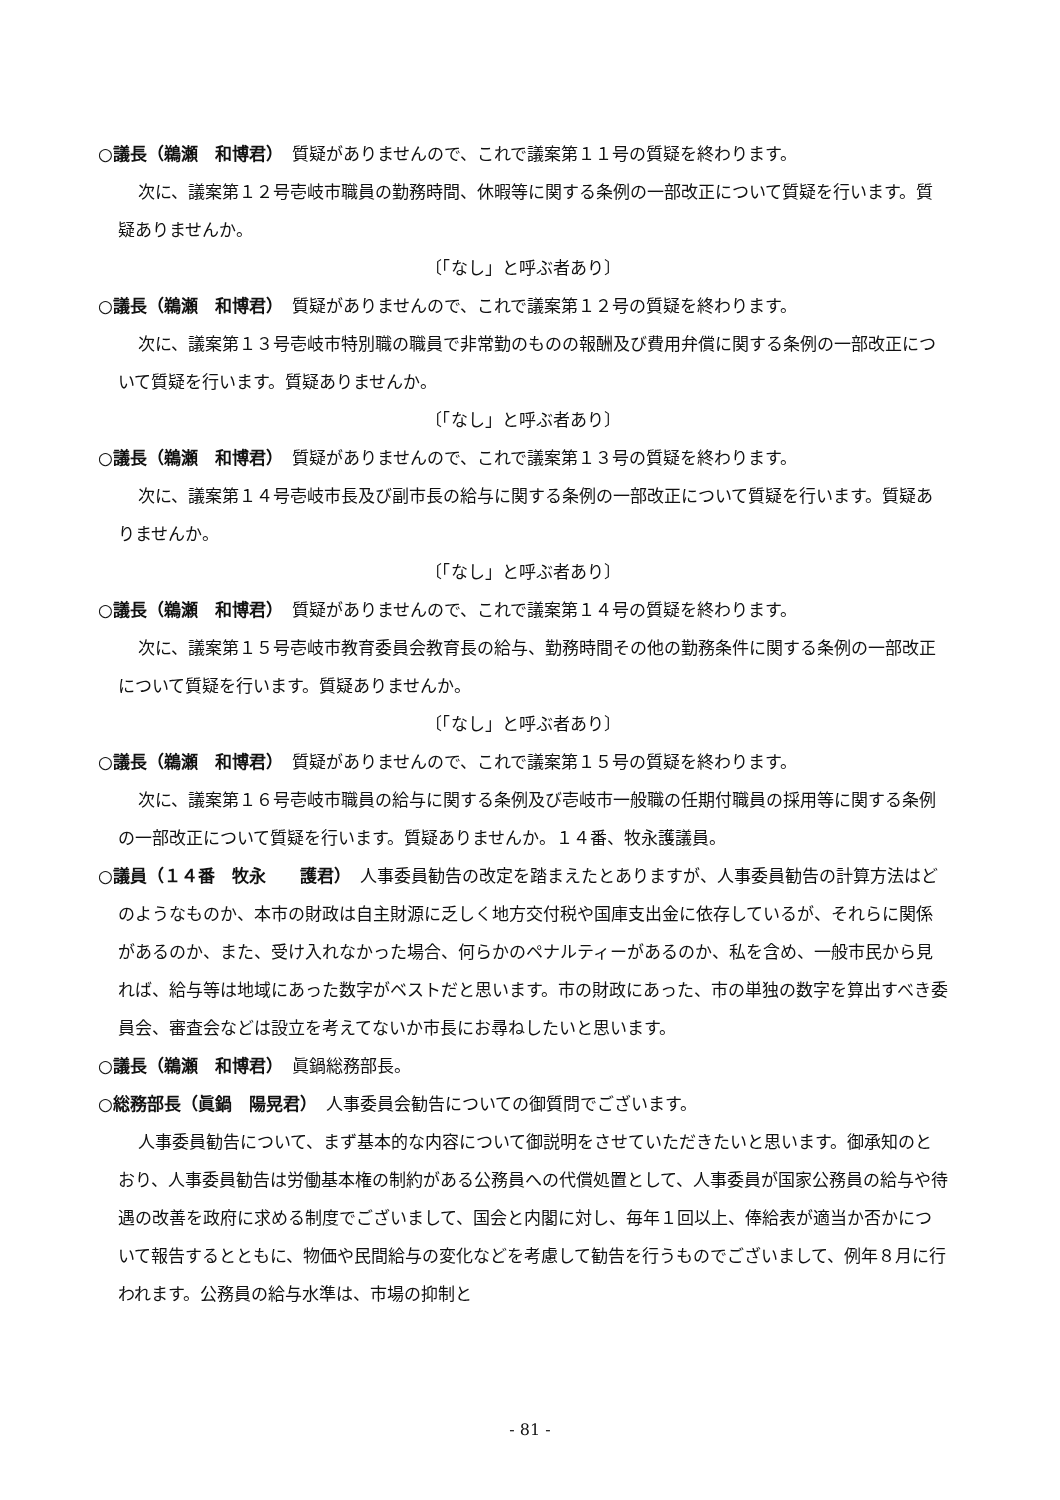○議長（鵜瀬　和博君）　質疑がありませんので、これで議案第１１号の質疑を終わります。
次に、議案第１２号壱岐市職員の勤務時間、休暇等に関する条例の一部改正について質疑を行います。質疑ありませんか。
〔「なし」と呼ぶ者あり〕
○議長（鵜瀬　和博君）　質疑がありませんので、これで議案第１２号の質疑を終わります。
次に、議案第１３号壱岐市特別職の職員で非常勤のものの報酬及び費用弁償に関する条例の一部改正について質疑を行います。質疑ありませんか。
〔「なし」と呼ぶ者あり〕
○議長（鵜瀬　和博君）　質疑がありませんので、これで議案第１３号の質疑を終わります。
次に、議案第１４号壱岐市長及び副市長の給与に関する条例の一部改正について質疑を行います。質疑ありませんか。
〔「なし」と呼ぶ者あり〕
○議長（鵜瀬　和博君）　質疑がありませんので、これで議案第１４号の質疑を終わります。
次に、議案第１５号壱岐市教育委員会教育長の給与、勤務時間その他の勤務条件に関する条例の一部改正について質疑を行います。質疑ありませんか。
〔「なし」と呼ぶ者あり〕
○議長（鵜瀬　和博君）　質疑がありませんので、これで議案第１５号の質疑を終わります。
次に、議案第１６号壱岐市職員の給与に関する条例及び壱岐市一般職の任期付職員の採用等に関する条例の一部改正について質疑を行います。質疑ありませんか。１４番、牧永護議員。
○議員（１４番　牧永　　護君）　人事委員勧告の改定を踏まえたとありますが、人事委員勧告の計算方法はどのようなものか、本市の財政は自主財源に乏しく地方交付税や国庫支出金に依存しているが、それらに関係があるのか、また、受け入れなかった場合、何らかのペナルティーがあるのか、私を含め、一般市民から見れば、給与等は地域にあった数字がベストだと思います。市の財政にあった、市の単独の数字を算出すべき委員会、審査会などは設立を考えてないか市長にお尋ねしたいと思います。
○議長（鵜瀬　和博君）　眞鍋総務部長。
○総務部長（眞鍋　陽晃君）　人事委員会勧告についての御質問でございます。
人事委員勧告について、まず基本的な内容について御説明をさせていただきたいと思います。御承知のとおり、人事委員勧告は労働基本権の制約がある公務員への代償処置として、人事委員が国家公務員の給与や待遇の改善を政府に求める制度でございまして、国会と内閣に対し、毎年１回以上、俸給表が適当か否かについて報告するとともに、物価や民間給与の変化などを考慮して勧告を行うものでございまして、例年８月に行われます。公務員の給与水準は、市場の抑制と
- 81 -